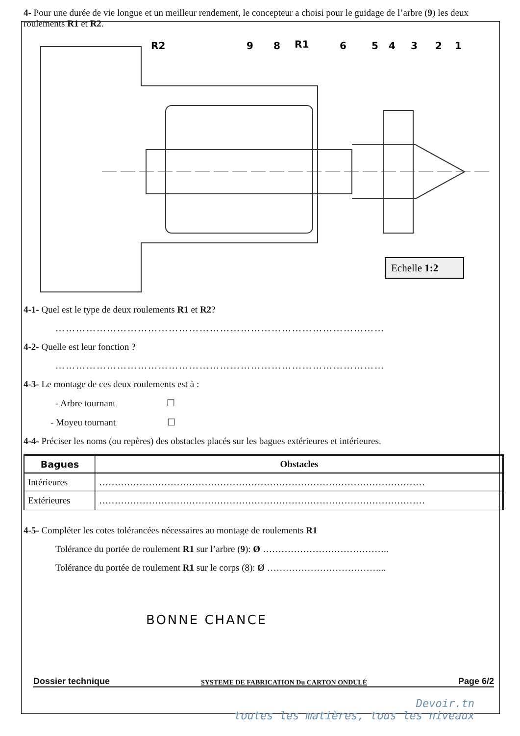4- Pour une durée de vie longue et un meilleur rendement, le concepteur a choisi pour le guidage de l’arbre (9) les deux roulements R1 et R2.
R2
9
8
R1
6
5
4
3
2
1
Echelle 1:2
4-1- Quel est le type de deux roulements R1 et R2?
……………………………………………………………………………………
4-2- Quelle est leur fonction ?
……………………………………………………………………………………
4-3- Le montage de ces deux roulements est à :
- Arbre tournant ☐
- Moyeu tournant ☐
4-4- Préciser les noms (ou repères) des obstacles placés sur les bagues extérieures et intérieures.
| Bagues | Obstacles |
| --- | --- |
| Intérieures | …………………………………………………………………………………………… |
| Extérieures | …………………………………………………………………………………………… |
4-5- Compléter les cotes tolérancées nécessaires au montage de roulements R1
Tolérance du portée de roulement R1 sur l’arbre (9): Ø …………………………………..
Tolérance du portée de roulement R1 sur le corps (8): Ø ………………………………...
BONNE CHANCE
Dossier technique SYSTEME DE FABRICATION Du CARTON ONDULÉ Page 6/2
Devoir.tn
toutes les matières, tous les niveaux